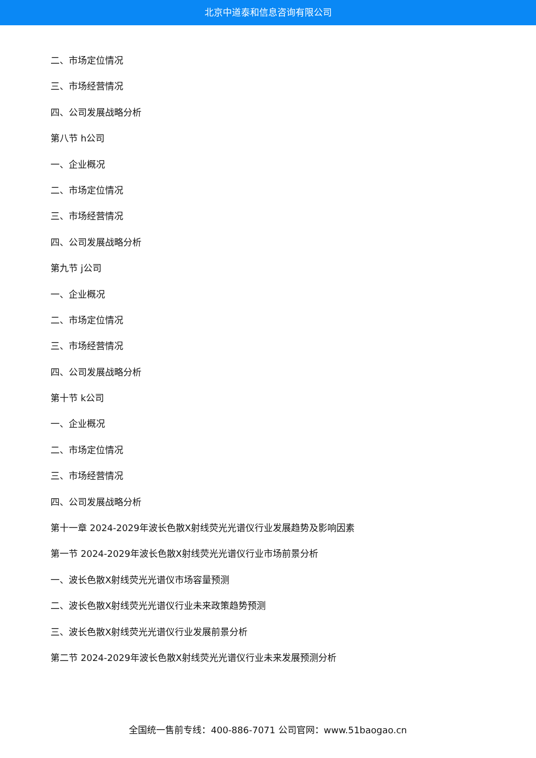北京中道泰和信息咨询有限公司
二、市场定位情况
三、市场经营情况
四、公司发展战略分析
第八节 h公司
一、企业概况
二、市场定位情况
三、市场经营情况
四、公司发展战略分析
第九节 j公司
一、企业概况
二、市场定位情况
三、市场经营情况
四、公司发展战略分析
第十节 k公司
一、企业概况
二、市场定位情况
三、市场经营情况
四、公司发展战略分析
第十一章 2024-2029年波长色散X射线荧光光谱仪行业发展趋势及影响因素
第一节 2024-2029年波长色散X射线荧光光谱仪行业市场前景分析
一、波长色散X射线荧光光谱仪市场容量预测
二、波长色散X射线荧光光谱仪行业未来政策趋势预测
三、波长色散X射线荧光光谱仪行业发展前景分析
第二节 2024-2029年波长色散X射线荧光光谱仪行业未来发展预测分析
全国统一售前专线：400-886-7071 公司官网：www.51baogao.cn